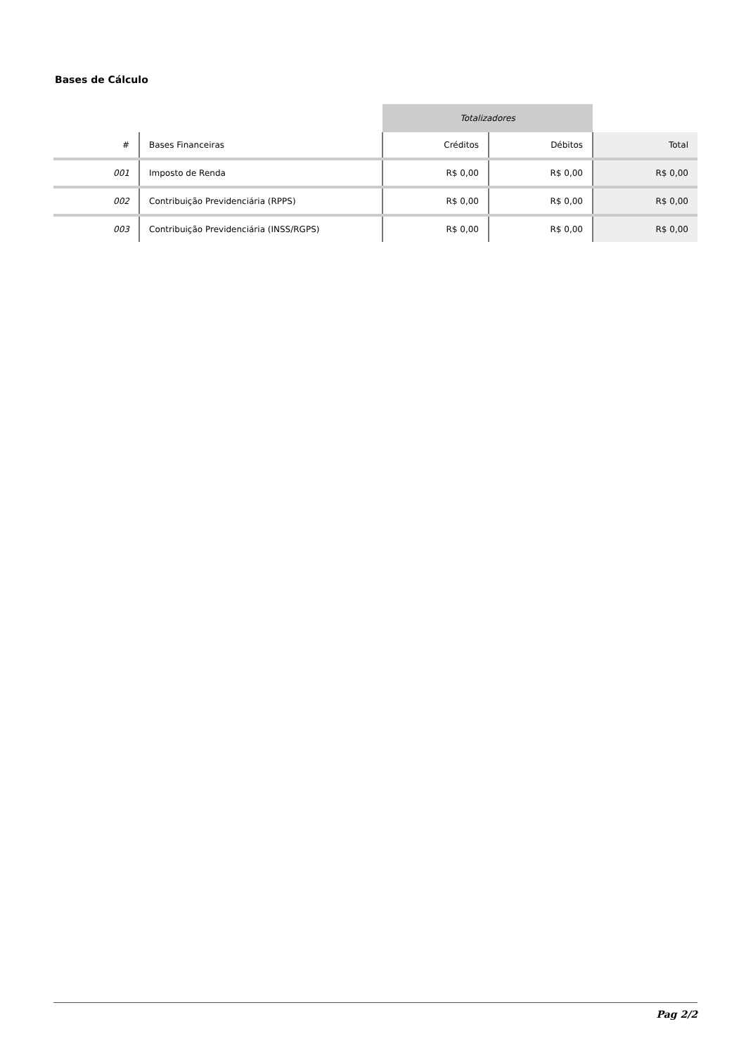Bases de Cálculo
| | | Totalizadores | | |
| --- | --- | --- | --- | --- |
| # | Bases Financeiras | Créditos | Débitos | Total |
| 001 | Imposto de Renda | R$ 0,00 | R$ 0,00 | R$ 0,00 |
| 002 | Contribuição Previdenciária (RPPS) | R$ 0,00 | R$ 0,00 | R$ 0,00 |
| 003 | Contribuição Previdenciária (INSS/RGPS) | R$ 0,00 | R$ 0,00 | R$ 0,00 |
Pag 2/2